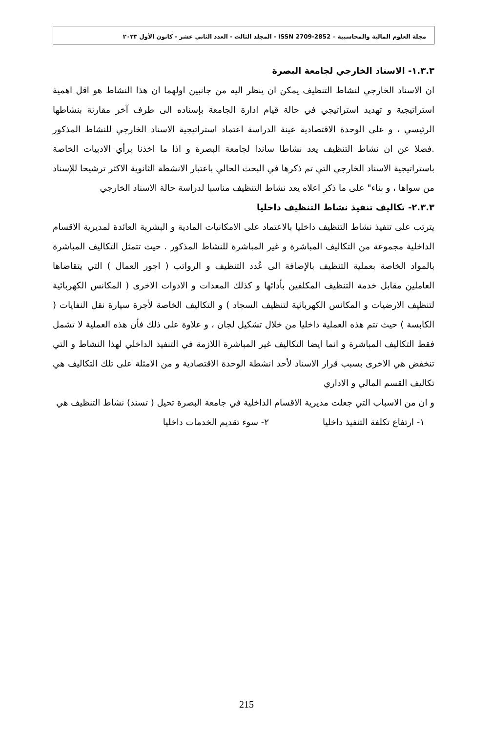مجلة العلوم المالية والمحاسبية – ISSN 2709-2852 - المجلد الثالث - العدد الثاني عشر - كانون الأول ٢٠٢٣
١.٣.٣- الاسناد الخارجي لجامعة البصرة
ان الاسناد الخارجي لنشاط التنظيف يمكن ان ينظر اليه من جانبين اولهما ان هذا النشاط هو اقل اهمية استراتيجية و تهديد استراتيجي في حالة قيام ادارة الجامعة بإسناده الى طرف آخر مقارنة بنشاطها الرئيسي ، و على الوحدة الاقتصادية عينة الدراسة اعتماد استراتيجية الاسناد الخارجي للنشاط المذكور .فضلا عن ان نشاط التنظيف يعد نشاطا ساندا لجامعة البصرة و اذا ما اخذنا برأي الادبيات الخاصة باستراتيجية الاسناد الخارجي التي تم ذكرها في البحث الحالي باعتبار الانشطة الثانوية الاكثر ترشيحا للإسناد من سواها ، و بناء" على ما ذكر اعلاه يعد نشاط التنظيف مناسبا لدراسة حالة الاسناد الخارجي
٢.٣.٣- تكاليف تنفيذ نشاط التنظيف داخليا
يترتب على تنفيذ نشاط التنظيف داخليا بالاعتماد على الامكانيات المادية و البشرية العائدة لمديرية الاقسام الداخلية مجموعة من التكاليف المباشرة و غير المباشرة للنشاط المذكور . حيث تتمثل التكاليف المباشرة بالمواد الخاصة بعملية التنظيف بالإضافة الى عُدد التنظيف و الرواتب ( اجور العمال ) التي يتقاضاها العاملين مقابل خدمة التنظيف المكلفين بأدائها و كذلك المعدات و الادوات الاخرى ( المكانس الكهربائية لتنظيف الارضيات و المكانس الكهربائية لتنظيف السجاد ) و التكاليف الخاصة لأجرة سيارة نقل النفايات ( الكابسة ) حيث تتم هذه العملية داخليا من خلال تشكيل لجان ، و علاوة على ذلك فأن هذه العملية لا تشمل فقط التكاليف المباشرة و انما ايضا التكاليف غير المباشرة اللازمة في التنفيذ الداخلي لهذا النشاط و التي تنخفض هي الاخرى بسبب قرار الاسناد لأحد انشطة الوحدة الاقتصادية و من الامثلة على تلك التكاليف هي تكاليف القسم المالي و الاداري
و ان من الاسباب التي جعلت مديرية الاقسام الداخلية في جامعة البصرة تحيل ( تسند) نشاط التنظيف هي
١- ارتفاع تكلفة التنفيذ داخليا ٢- سوء تقديم الخدمات داخليا
215